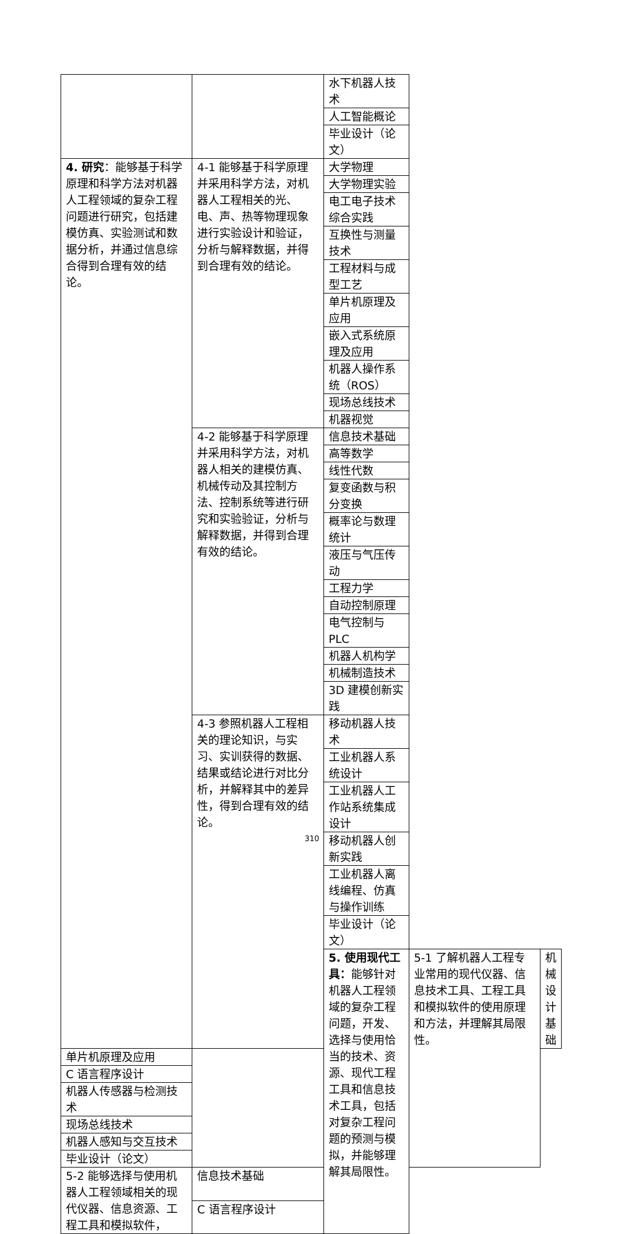| | | 水下机器人技术 | | |
| | | 人工智能概论 | | |
| | | 毕业设计（论文） | | |
| 4. 研究 ：能够基于科学原理和科学方法对机器人工程领域的复杂工程问题进行研究，包括建模仿真、实验测试和数据分析，并通过信息综合得到合理有效的结论。 | 4-1 能够基于科学原理并采用科学方法，对机器人工程相关的光、电、声、热等物理现象进行实验设计和验证，分析与解释数据，并得到合理有效的结论。 | 大学物理 | | |
| | | 大学物理实验 | | |
| | | 电工电子技术综合实践 | | |
| | | 互换性与测量技术 | | |
| | | 工程材料与成型工艺 | | |
| | | 单片机原理及应用 | | |
| | | 嵌入式系统原理及应用 | | |
| | | 机器人操作系统（ROS） | | |
| | | 现场总线技术 | | |
| | | 机器视觉 | | |
| | 4-2 能够基于科学原理并采用科学方法，对机器人相关的建模仿真、机械传动及其控制方法、控制系统等进行研究和实验验证，分析与解释数据，并得到合理有效的结论。 | 信息技术基础 | | |
| | | 高等数学 | | |
| | | 线性代数 | | |
| | | 复变函数与积分变换 | | |
| | | 概率论与数理统计 | | |
| | | 液压与气压传动 | | |
| | | 工程力学 | | |
| | | 自动控制原理 | | |
| | | 电气控制与 PLC | | |
| | | 机器人机构学 | | |
| | | 机械制造技术 | | |
| | | 3D 建模创新实践 | | |
| | 4-3 参照机器人工程相关的理论知识，与实习、实训获得的数据、结果或结论进行对比分析，并解释其中的差异性，得到合理有效的结论。 | 移动机器人技术 | | |
| | | 工业机器人系统设计 | | |
| | | 工业机器人工作站系统集成设计 | | |
| | | 移动机器人创新实践 | | |
| | | 工业机器人离线编程、仿真与操作训练 | | |
| | | 毕业设计（论文） | | |
| | | 5. 使用现代工具： 能够针对机器人工程领域的复杂工程问题，开发、选择与使用恰当的技术、资源、现代工程工具和信息技术工具，包括对复杂工程问题的预测与模拟，并能够理解其局限性。 | 5-1 了解机器人工程专业常用的现代仪器、信息技术工具、工程工具和模拟软件的使用原理和方法，并理解其局限性。 | 机械设计基础 |
| 单片机原理及应用 | | | | |
| C 语言程序设计 | | | | |
| 机器人传感器与检测技术 | | | | |
| 现场总线技术 | | | | |
| 机器人感知与交互技术 | | | | |
| 毕业设计（论文） | | | | |
| 5-2 能够选择与使用机器人工程领域相关的现代仪器、信息资源、工程工具和模拟软件， | 信息技术基础 | | | |
| | C 语言程序设计 | | | |
310